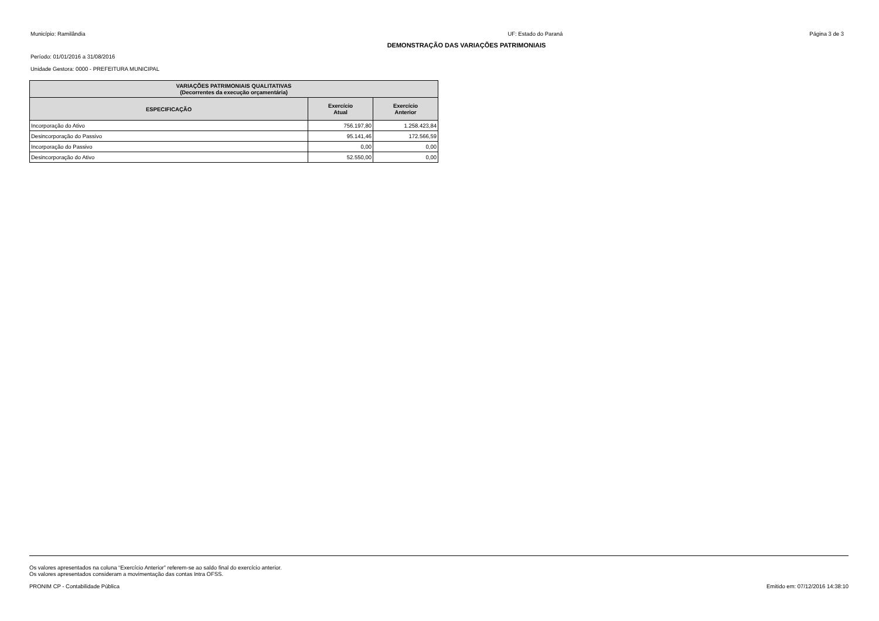Município: Ramilândia UF: Estado do Paraná Página 3 de 3
DEMONSTRAÇÃO DAS VARIAÇÕES PATRIMONIAIS
Período: 01/01/2016 a 31/08/2016
Unidade Gestora: 0000 - PREFEITURA MUNICIPAL
| VARIAÇÕES PATRIMONIAIS QUALITATIVAS (Decorrentes da execução orçamentária) | | |
| --- | --- | --- |
| ESPECIFICAÇÃO | Exercício Atual | Exercício Anterior |
| Incorporação do Ativo | 756.197,80 | 1.258.423,84 |
| Desincorporação do Passivo | 95.141,46 | 172.566,59 |
| Incorporação do Passivo | 0,00 | 0,00 |
| Desincorporação do Ativo | 52.550,00 | 0,00 |
Os valores apresentados na coluna “Exercício Anterior” referem-se ao saldo final do exercício anterior.
Os valores apresentados consideram a movimentação das contas Intra OFSS.
PRONIM CP - Contabilidade Pública Emitido em: 07/12/2016 14:38:10